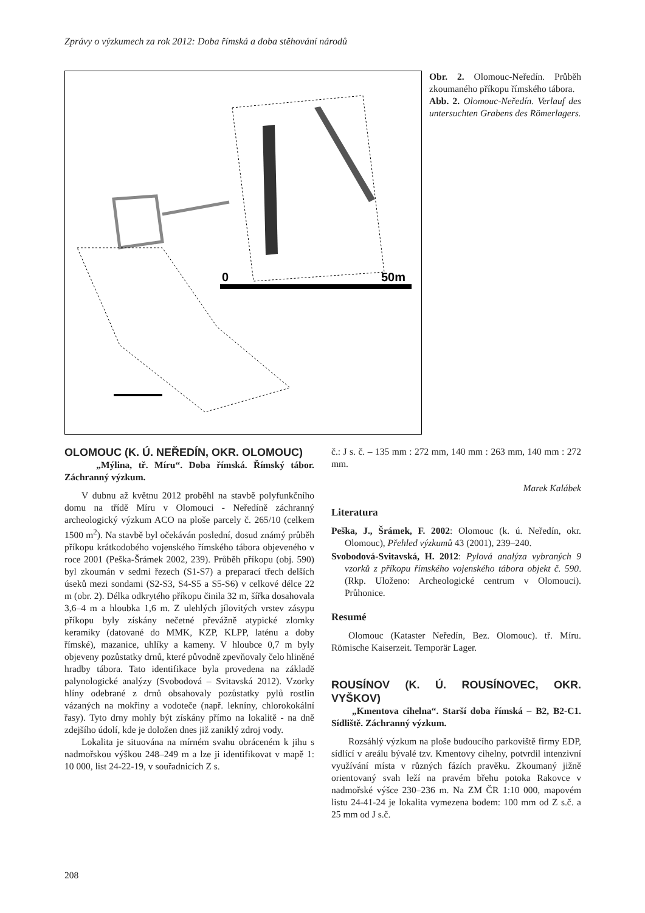Zprávy o výzkumech za rok 2012: Doba římská a doba stěhování národů
0
50m
Obr. 2. Olomouc-Neředín. Průběh zkoumaného příkopu římského tábora.
Abb. 2. Olomouc-Neředín. Verlauf des untersuchten Grabens des Römerlagers.
OLOMOUC (K. Ú. NEŘEDÍN, OKR. OLOMOUC)
„Mýlina, tř. Míru“. Doba římská. Římský tábor. Záchranný výzkum.
V dubnu až květnu 2012 proběhl na stavbě polyfunkčního domu na třídě Míru v Olomouci - Neředíně záchranný archeologický výzkum ACO na ploše parcely č. 265/10 (celkem 1500 m<sup>2</sup>). Na stavbě byl očekáván poslední, dosud známý průběh příkopu krátkodobého vojenského římského tábora objeveného v roce 2001 (Peška-Šrámek 2002, 239). Průběh příkopu (obj. 590) byl zkoumán v sedmi řezech (S1-S7) a preparací třech delších úseků mezi sondami (S2-S3, S4-S5 a S5-S6) v celkové délce 22 m (obr. 2). Délka odkrytého příkopu činila 32 m, šířka dosahovala 3,6–4 m a hloubka 1,6 m. Z ulehlých jílovitých vrstev zásypu příkopu byly získány nečetné převážně atypické zlomky keramiky (datované do MMK, KZP, KLPP, laténu a doby římské), mazanice, uhlíky a kameny. V hloubce 0,7 m byly objeveny pozůstatky drnů, které původně zpevňovaly čelo hliněné hradby tábora. Tato identifikace byla provedena na základě palynologické analýzy (Svobodová – Svitavská 2012). Vzorky hlíny odebrané z drnů obsahovaly pozůstatky pylů rostlin vázaných na mokřiny a vodoteče (např. lekníny, chlorokokální řasy). Tyto drny mohly být získány přímo na lokalitě - na dně zdejšího údolí, kde je doložen dnes již zaniklý zdroj vody.
Lokalita je situována na mírném svahu obráceném k jihu s nadmořskou výškou 248–249 m a lze ji identifikovat v mapě 1: 10 000, list 24-22-19, v souřadnicích Z s.
č.: J s. č. – 135 mm : 272 mm, 140 mm : 263 mm, 140 mm : 272 mm.
Marek Kalábek
Literatura
Peška, J., Šrámek, F. 2002: Olomouc (k. ú. Neředín, okr. Olomouc), Přehled výzkumů 43 (2001), 239–240.
Svobodová-Svitavská, H. 2012: Pylová analýza vybraných 9 vzorků z příkopu římského vojenského tábora objekt č. 590. (Rkp. Uloženo: Archeologické centrum v Olomouci). Průhonice.
Resumé
Olomouc (Kataster Neředín, Bez. Olomouc). tř. Míru. Römische Kaiserzeit. Temporär Lager.
ROUSÍNOV (K. Ú. ROUSÍNOVEC, OKR. VYŠKOV)
„Kmentova cihelna“. Starší doba římská – B2, B2-C1. Sídliště. Záchranný výzkum.
Rozsáhlý výzkum na ploše budoucího parkoviště firmy EDP, sídlící v areálu bývalé tzv. Kmentovy cihelny, potvrdil intenzivní využívání místa v různých fázích pravěku. Zkoumaný jižně orientovaný svah leží na pravém břehu potoka Rakovce v nadmořské výšce 230–236 m. Na ZM ČR 1:10 000, mapovém listu 24-41-24 je lokalita vymezena bodem: 100 mm od Z s.č. a 25 mm od J s.č.
208